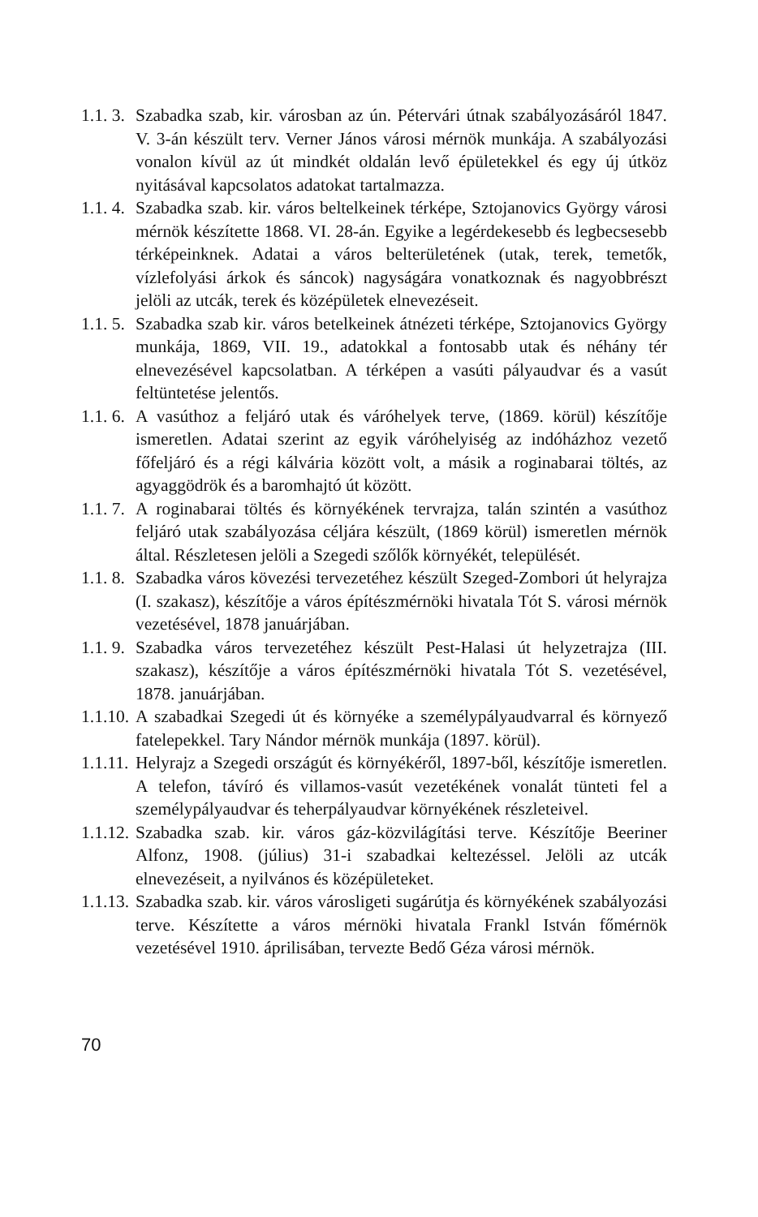1.1. 3.
Szabadka szab, kir. városban az ún. Pétervári útnak szabályozásáról 1847. V. 3-án készült terv. Verner János városi mérnök munkája. A szabályozási vonalon kívül az út mindkét oldalán levő épületekkel és egy új útköz nyitásával kapcsolatos adatokat tartalmazza.
1.1. 4.
Szabadka szab. kir. város beltelkeinek térképe, Sztojanovics György városi mérnök készítette 1868. VI. 28-án. Egyike a legérdekesebb és legbecsesebb térképeinknek. Adatai a város belterületének (utak, terek, temetők, vízlefolyási árkok és sáncok) nagyságára vonatkoznak és nagyobbrészt jelöli az utcák, terek és középületek elnevezéseit.
1.1. 5.
Szabadka szab kir. város betelkeinek átnézeti térképe, Sztojanovics György munkája, 1869, VII. 19., adatokkal a fontosabb utak és néhány tér elnevezésével kapcsolatban. A térképen a vasúti pályaudvar és a vasút feltüntetése jelentős.
1.1. 6.
A vasúthoz a feljáró utak és váróhelyek terve, (1869. körül) készítője ismeretlen. Adatai szerint az egyik váróhelyiség az indóházhoz vezető főfeljáró és a régi kálvária között volt, a másik a roginabarai töltés, az agyaggödrök és a baromhajtó út között.
1.1. 7.
A roginabarai töltés és környékének tervrajza, talán szintén a vasúthoz feljáró utak szabályozása céljára készült, (1869 körül) ismeretlen mérnök által. Részletesen jelöli a Szegedi szőlők környékét, települését.
1.1. 8.
Szabadka város kövezési tervezetéhez készült Szeged-Zombori út helyrajza (I. szakasz), készítője a város építészmérnöki hivatala Tót S. városi mérnök vezetésével, 1878 januárjában.
1.1. 9.
Szabadka város tervezetéhez készült Pest-Halasi út helyzetrajza (III. szakasz), készítője a város építészmérnöki hivatala Tót S. vezetésével, 1878. januárjában.
1.1.10.
A szabadkai Szegedi út és környéke a személypályaudvarral és környező fatelepekkel. Tary Nándor mérnök munkája (1897. körül).
1.1.11.
Helyrajz a Szegedi országút és környékéről, 1897-ből, készítője ismeretlen. A telefon, távíró és villamos-vasút vezetékének vonalát tünteti fel a személypályaudvar és teherpályaudvar környékének részleteivel.
1.1.12.
Szabadka szab. kir. város gáz-közvilágítási terve. Készítője Beeriner Alfonz, 1908. (július) 31-i szabadkai keltezéssel. Jelöli az utcák elnevezéseit, a nyilvános és középületeket.
1.1.13.
Szabadka szab. kir. város városligeti sugárútja és környékének szabályozási terve. Készítette a város mérnöki hivatala Frankl István főmérnök vezetésével 1910. áprilisában, tervezte Bedő Géza városi mérnök.
70